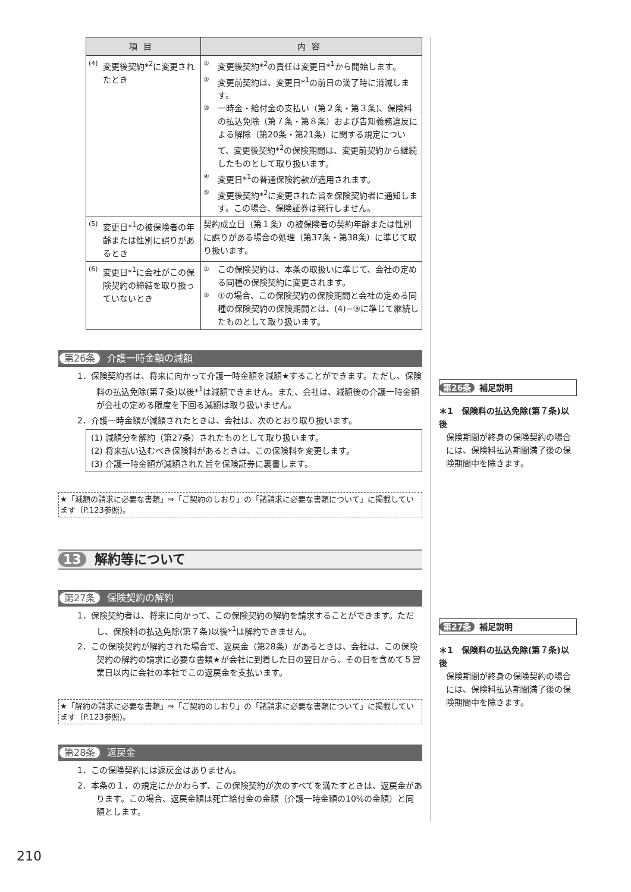| 項目 | 内容 |
| --- | --- |
| (4) 変更後契約*<sup>2</sup>に変更されたとき | ① 変更後契約*<sup>2</sup>の責任は変更日*<sup>1</sup>から開始します。 ② 変更前契約は、変更日*<sup>1</sup>の前日の満了時に消滅します。 ③ 一時金・給付金の支払い（第２条・第３条)、保険料の払込免除（第７条・第８条）および告知義務違反による解除（第20条・第21条）に関する規定について、変更後契約*<sup>2</sup>の保険期間は、変更前契約から継続したものとして取り扱います。 ④ 変更日*<sup>1</sup>の普通保険約款が適用されます。 ⑤ 変更後契約*<sup>2</sup>に変更された旨を保険契約者に通知します。この場合、保険証券は発行しません。 |
| (5) 変更日*<sup>1</sup>の被保険者の年齢または性別に誤りがあるとき | 契約成立日（第１条）の被保険者の契約年齢または性別に誤りがある場合の処理（第37条・第38条）に準じて取り扱います。 |
| (6) 変更日*<sup>1</sup>に会社がこの保険契約の締結を取り扱っていないとき | ① この保険契約は、本条の取扱いに準じて、会社の定める同種の保険契約に変更されます。 ② ①の場合、この保険契約の保険期間と会社の定める同種の保険契約の保険期間とは、(4)−③に準じて継続したものとして取り扱います。 |
第26条 介護一時金額の減額
1．保険契約者は、将来に向かって介護一時金額を減額★することができます。ただし、保険料の払込免除(第７条)以後*<sup>1</sup>は減額できません。また、会社は、減額後の介護一時金額が会社の定める限度を下回る減額は取り扱いません。
2．介護一時金額が減額されたときは、会社は、次のとおり取り扱います。
(1) 減額分を解約（第27条）されたものとして取り扱います。
(2) 将来払い込むべき保険料があるときは、この保険料を変更します。
(3) 介護一時金額が減額された旨を保険証券に裏書します。
★「減額の請求に必要な書類」⇒「ご契約のしおり」の「諸請求に必要な書類について」に掲載しています（P.123参照)。
13 解約等について
第27条 保険契約の解約
1．保険契約者は、将来に向かって、この保険契約の解約を請求することができます。ただし、保険料の払込免除(第７条)以後*<sup>1</sup>は解約できません。
2．この保険契約が解約された場合で、返戻金（第28条）があるときは、会社は、この保険契約の解約の請求に必要な書類★が会社に到着した日の翌日から、その日を含めて５営業日以内に会社の本社でこの返戻金を支払います。
★「解約の請求に必要な書類」⇒「ご契約のしおり」の「諸請求に必要な書類について」に掲載しています（P.123参照)。
第28条 返戻金
1．この保険契約には返戻金はありません。
2．本条の１．の規定にかかわらず、この保険契約が次のすべてを満たすときは、返戻金があります。この場合、返戻金額は死亡給付金の金額（介護一時金額の10%の金額）と同額とします。
第26条 補足説明
＊1　保険料の払込免除(第７条)以後
保険期間が終身の保険契約の場合には、保険料払込期間満了後の保険期間中を除きます。
第27条 補足説明
＊1　保険料の払込免除(第７条)以後
保険期間が終身の保険契約の場合には、保険料払込期間満了後の保険期間中を除きます。
210